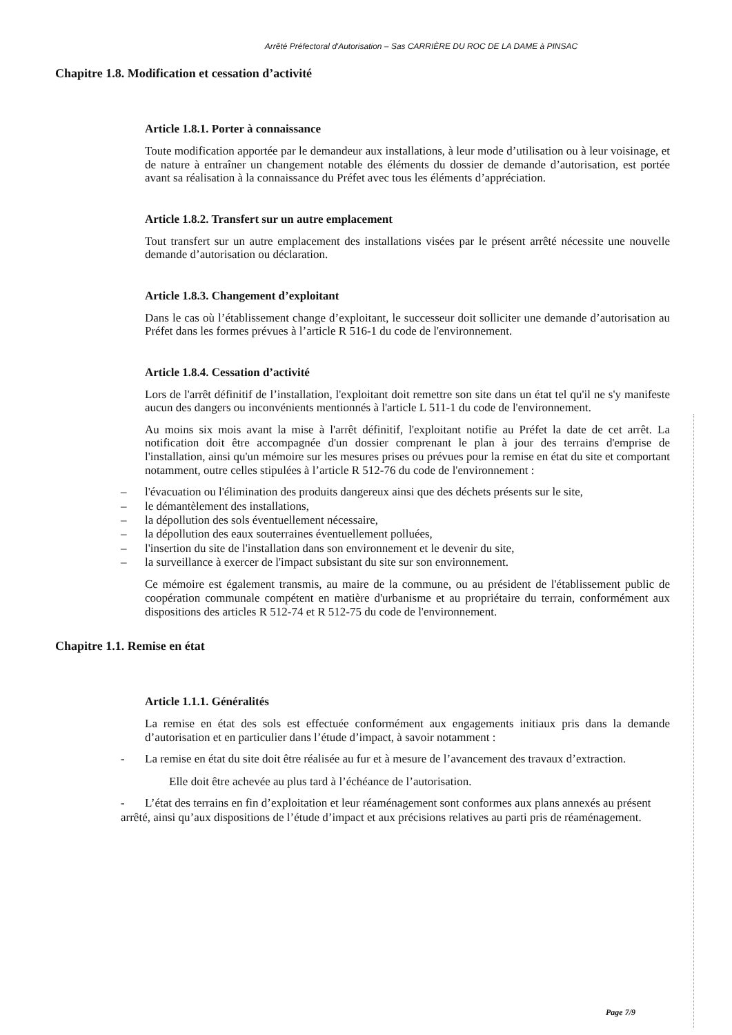Arrêté Préfectoral d'Autorisation – Sas CARRIÈRE DU ROC DE LA DAME à PINSAC
Chapitre 1.8. Modification et cessation d’activité
Article 1.8.1. Porter à connaissance
Toute modification apportée par le demandeur aux installations, à leur mode d’utilisation ou à leur voisinage, et de nature à entraîner un changement notable des éléments du dossier de demande d’autorisation, est portée avant sa réalisation à la connaissance du Préfet avec tous les éléments d’appréciation.
Article 1.8.2. Transfert sur un autre emplacement
Tout transfert sur un autre emplacement des installations visées par le présent arrêté nécessite une nouvelle demande d’autorisation ou déclaration.
Article 1.8.3. Changement d’exploitant
Dans le cas où l’établissement change d’exploitant, le successeur doit solliciter une demande d’autorisation au Préfet dans les formes prévues à l’article R 516-1 du code de l'environnement.
Article 1.8.4. Cessation d’activité
Lors de l'arrêt définitif de l’installation, l'exploitant doit remettre son site dans un état tel qu'il ne s'y manifeste aucun des dangers ou inconvénients mentionnés à l'article L 511-1 du code de l'environnement.
Au moins six mois avant la mise à l'arrêt définitif, l'exploitant notifie au Préfet la date de cet arrêt. La notification doit être accompagnée d'un dossier comprenant le plan à jour des terrains d'emprise de l'installation, ainsi qu'un mémoire sur les mesures prises ou prévues pour la remise en état du site et comportant notamment, outre celles stipulées à l’article R 512-76 du code de l'environnement :
– l'évacuation ou l'élimination des produits dangereux ainsi que des déchets présents sur le site,
– le démantèlement des installations,
– la dépollution des sols éventuellement nécessaire,
– la dépollution des eaux souterraines éventuellement polluées,
– l'insertion du site de l'installation dans son environnement et le devenir du site,
– la surveillance à exercer de l'impact subsistant du site sur son environnement.
Ce mémoire est également transmis, au maire de la commune, ou au président de l'établissement public de coopération communale compétent en matière d'urbanisme et au propriétaire du terrain, conformément aux dispositions des articles R 512-74 et R 512-75 du code de l'environnement.
Chapitre 1.1. Remise en état
Article 1.1.1. Généralités
La remise en état des sols est effectuée conformément aux engagements initiaux pris dans la demande d’autorisation et en particulier dans l’étude d’impact, à savoir notamment :
- La remise en état du site doit être réalisée au fur et à mesure de l’avancement des travaux d’extraction.
Elle doit être achevée au plus tard à l’échéance de l’autorisation.
- L’état des terrains en fin d’exploitation et leur réaménagement sont conformes aux plans annexés au présent arrêté, ainsi qu’aux dispositions de l’étude d’impact et aux précisions relatives au parti pris de réaménagement.
Page 7/9